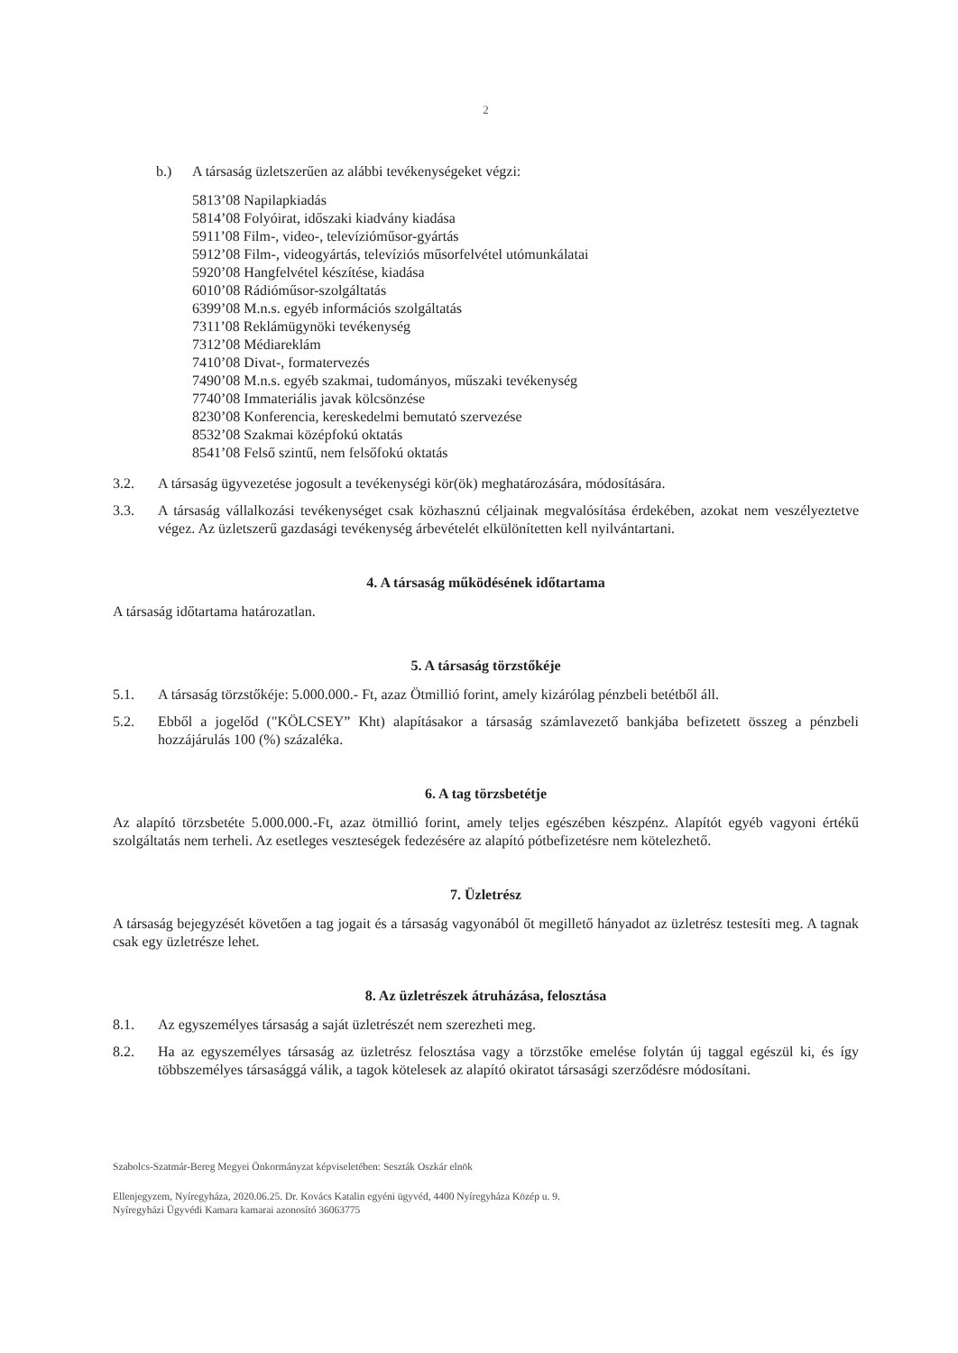2
b.) A társaság üzletszerűen az alábbi tevékenységeket végzi:
5813’08 Napilapkiadás
5814’08 Folyóirat, időszaki kiadvány kiadása
5911’08 Film-, video-, televízióműsor-gyártás
5912’08 Film-, videogyártás, televíziós műsorfelvétel utómunkálatai
5920’08 Hangfelvétel készítése, kiadása
6010’08 Rádióműsor-szolgáltatás
6399’08 M.n.s. egyéb információs szolgáltatás
7311’08 Reklámügynöki tevékenység
7312’08 Médiareklám
7410’08 Divat-, formatervezés
7490’08 M.n.s. egyéb szakmai, tudományos, műszaki tevékenység
7740’08 Immateriális javak kölcsönzése
8230’08 Konferencia, kereskedelmi bemutató szervezése
8532’08 Szakmai középfokú oktatás
8541’08 Felső szintű, nem felsőfokú oktatás
3.2. A társaság ügyvezetése jogosult a tevékenységi kör(ök) meghatározására, módosítására.
3.3. A társaság vállalkozási tevékenységet csak közhasznú céljainak megvalósítása érdekében, azokat nem veszélyeztetve végez. Az üzletszerű gazdasági tevékenység árbevételét elkülönítetten kell nyilvántartani.
4. A társaság működésének időtartama
A társaság időtartama határozatlan.
5. A társaság törzstőkéje
5.1. A társaság törzstőkéje: 5.000.000.- Ft, azaz Ötmillió forint, amely kizárólag pénzbeli betétből áll.
5.2. Ebből a jogelőd ("KÖLCSEY” Kht) alapításakor a társaság számlavezető bankjába befizetett összeg a pénzbeli hozzájárulás 100 (%) százaléka.
6. A tag törzsbetétje
Az alapító törzsbetéte 5.000.000.-Ft, azaz ötmillió forint, amely teljes egészében készpénz. Alapítót egyéb vagyoni értékű szolgáltatás nem terheli. Az esetleges veszteségek fedezésére az alapító pótbefizetésre nem kötelezhető.
7. Üzletrész
A társaság bejegyzését követően a tag jogait és a társaság vagyonából őt megillető hányadot az üzletrész testesíti meg. A tagnak csak egy üzletrésze lehet.
8. Az üzletrészek átruházása, felosztása
8.1. Az egyszemélyes társaság a saját üzletrészét nem szerezheti meg.
8.2. Ha az egyszemélyes társaság az üzletrész felosztása vagy a törzstőke emelése folytán új taggal egészül ki, és így többszemélyes társasággá válik, a tagok kötelesek az alapító okiratot társasági szerződésre módosítani.
Szabolcs-Szatmár-Bereg Megyei Önkormányzat képviseletében: Seszták Oszkár elnök
Ellenjegyzem, Nyíregyháza, 2020.06.25. Dr. Kovács Katalin egyéni ügyvéd, 4400 Nyíregyháza Közép u. 9.
Nyíregyházi Ügyvédi Kamara kamarai azonosító 36063775